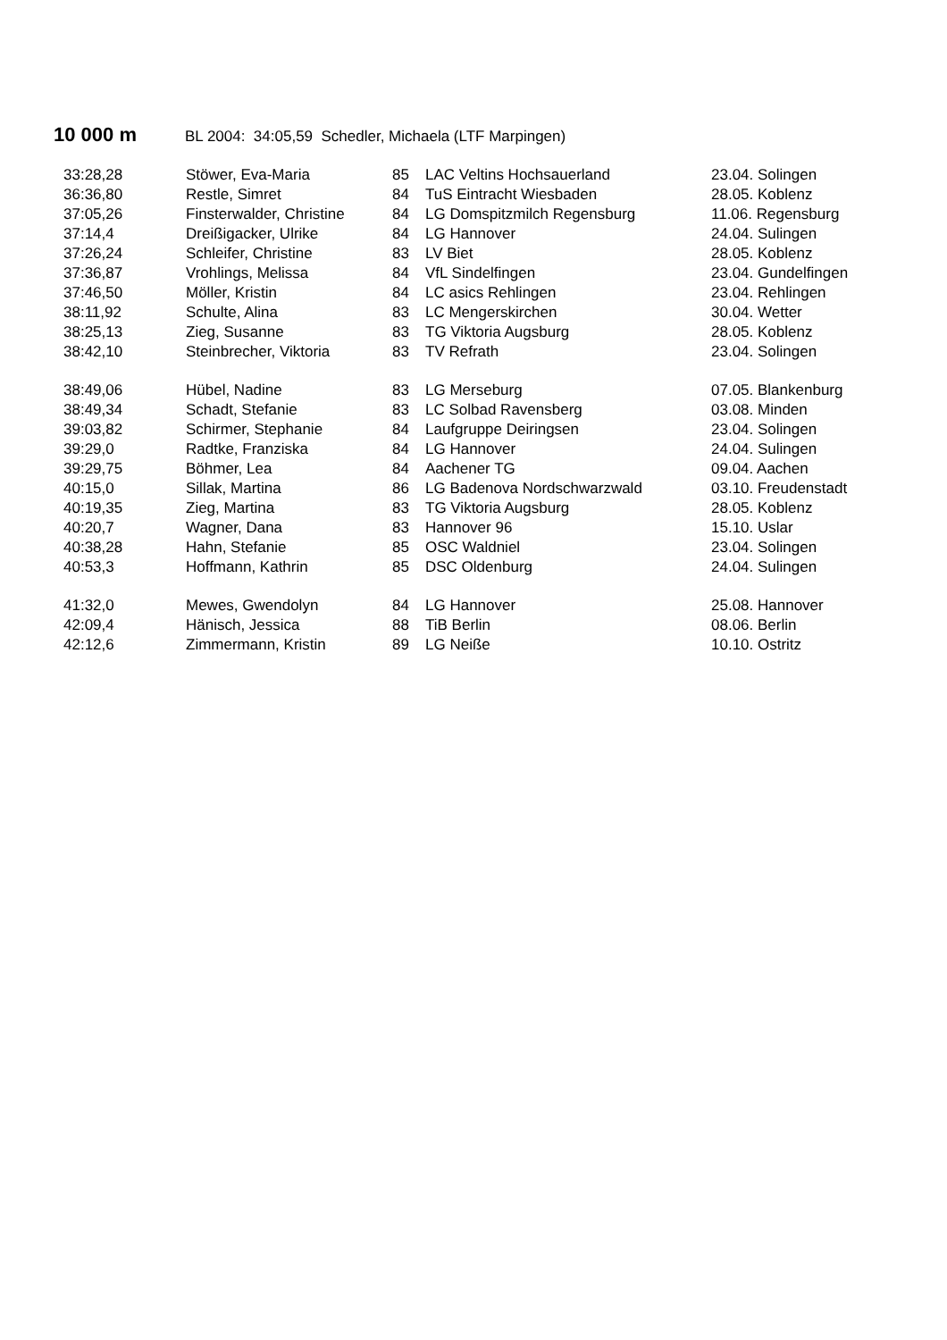10 000 m
BL 2004: 34:05,59 Schedler, Michaela (LTF Marpingen)
| 33:28,28 | Stöwer, Eva-Maria | 85 | LAC Veltins Hochsauerland | 23.04. Solingen |
| 36:36,80 | Restle, Simret | 84 | TuS Eintracht Wiesbaden | 28.05. Koblenz |
| 37:05,26 | Finsterwalder, Christine | 84 | LG Domspitzmilch Regensburg | 11.06. Regensburg |
| 37:14,4 | Dreißigacker, Ulrike | 84 | LG Hannover | 24.04. Sulingen |
| 37:26,24 | Schleifer, Christine | 83 | LV Biet | 28.05. Koblenz |
| 37:36,87 | Vrohlings, Melissa | 84 | VfL Sindelfingen | 23.04. Gundelfingen |
| 37:46,50 | Möller, Kristin | 84 | LC asics Rehlingen | 23.04. Rehlingen |
| 38:11,92 | Schulte, Alina | 83 | LC Mengerskirchen | 30.04. Wetter |
| 38:25,13 | Zieg, Susanne | 83 | TG Viktoria Augsburg | 28.05. Koblenz |
| 38:42,10 | Steinbrecher, Viktoria | 83 | TV Refrath | 23.04. Solingen |
| 38:49,06 | Hübel, Nadine | 83 | LG Merseburg | 07.05. Blankenburg |
| 38:49,34 | Schadt, Stefanie | 83 | LC Solbad Ravensberg | 03.08. Minden |
| 39:03,82 | Schirmer, Stephanie | 84 | Laufgruppe Deiringsen | 23.04. Solingen |
| 39:29,0 | Radtke, Franziska | 84 | LG Hannover | 24.04. Sulingen |
| 39:29,75 | Böhmer, Lea | 84 | Aachener TG | 09.04. Aachen |
| 40:15,0 | Sillak, Martina | 86 | LG Badenova Nordschwarzwald | 03.10. Freudenstadt |
| 40:19,35 | Zieg, Martina | 83 | TG Viktoria Augsburg | 28.05. Koblenz |
| 40:20,7 | Wagner, Dana | 83 | Hannover 96 | 15.10. Uslar |
| 40:38,28 | Hahn, Stefanie | 85 | OSC Waldniel | 23.04. Solingen |
| 40:53,3 | Hoffmann, Kathrin | 85 | DSC Oldenburg | 24.04. Sulingen |
| 41:32,0 | Mewes, Gwendolyn | 84 | LG Hannover | 25.08. Hannover |
| 42:09,4 | Hänisch, Jessica | 88 | TiB Berlin | 08.06. Berlin |
| 42:12,6 | Zimmermann, Kristin | 89 | LG Neiße | 10.10. Ostritz |